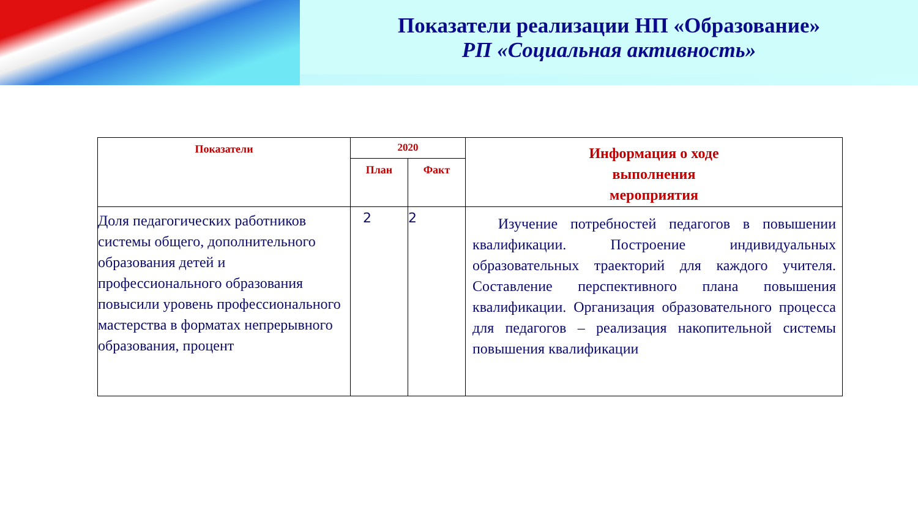Показатели реализации НП «Образование»
РП «Социальная активность»
| Показатели | 2020 | | Информация о ходе выполнения мероприятия |
| --- | --- | --- | --- |
| | План | Факт | |
| Доля педагогических работников системы общего, дополнительного образования детей и профессионального образования повысили уровень профессионального мастерства в форматах непрерывного образования, процент | 2 | 2 | Изучение потребностей педагогов в повышении квалификации. Построение индивидуальных образовательных траекторий для каждого учителя. Составление перспективного плана повышения квалификации. Организация образовательного процесса для педагогов – реализация накопительной системы повышения квалификации |